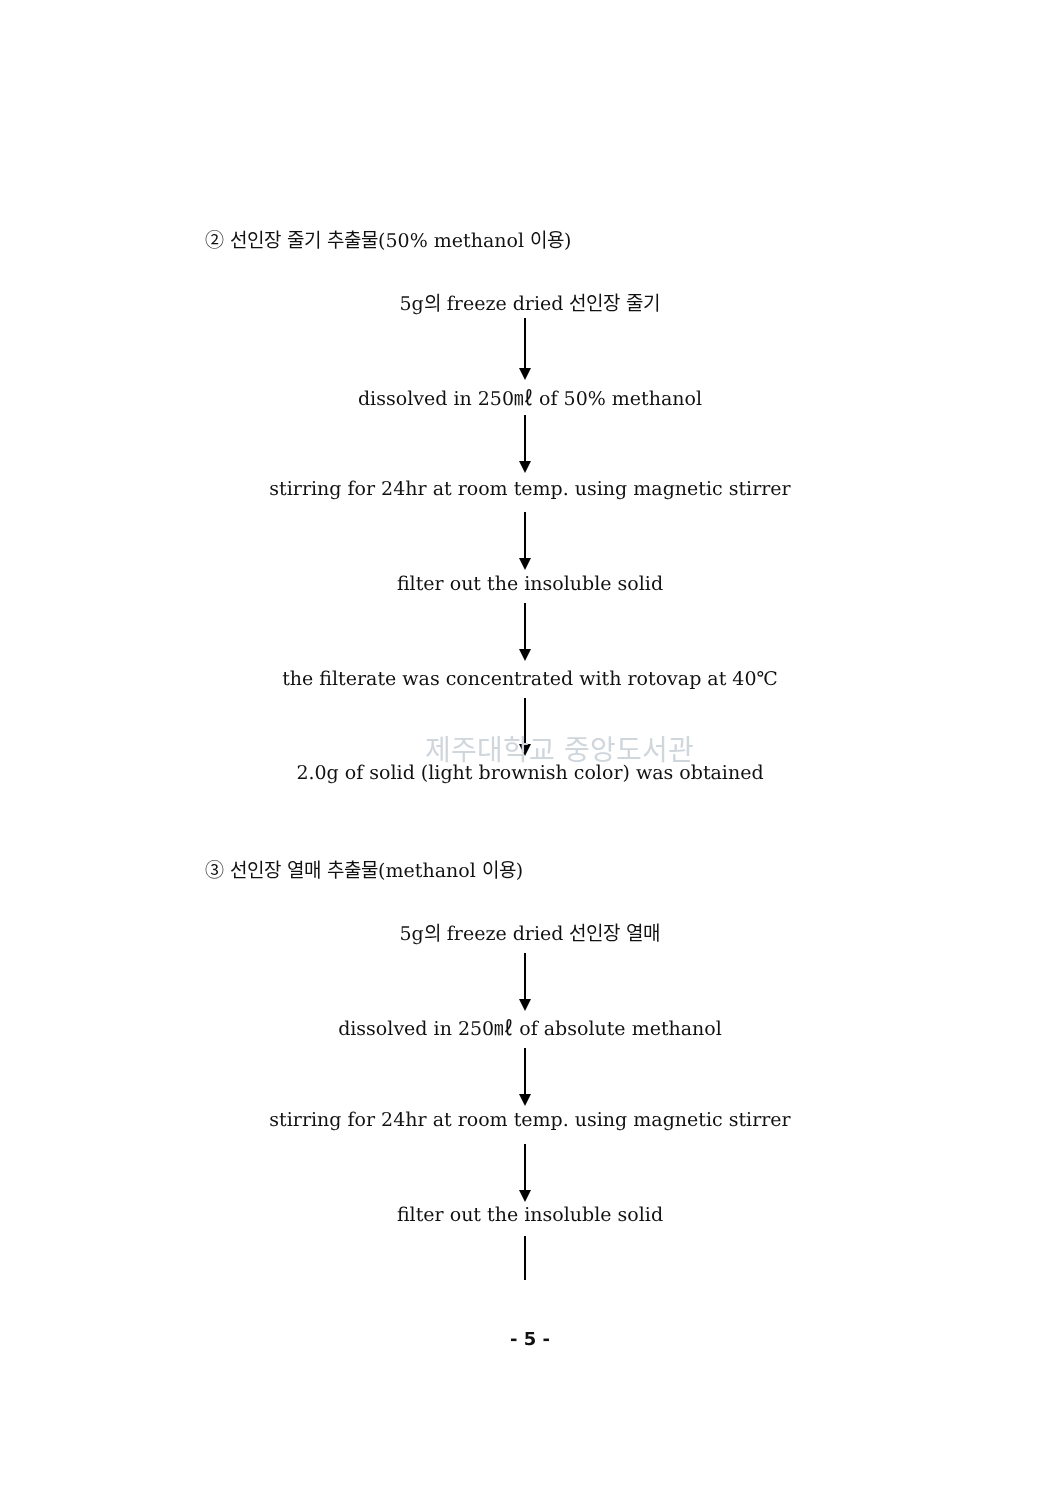② 선인장 줄기 추출물(50% methanol 이용)
5g의 freeze dried 선인장 줄기
dissolved in 250㎖ of 50% methanol
stirring for 24hr at room temp. using magnetic stirrer
filter out the insoluble solid
the filterate was concentrated with rotovap at 40℃
제주대학교 중앙도서관
2.0g of solid (light brownish color) was obtained
③ 선인장 열매 추출물(methanol 이용)
5g의 freeze dried 선인장 열매
dissolved in 250㎖ of absolute methanol
stirring for 24hr at room temp. using magnetic stirrer
filter out the insoluble solid
- 5 -